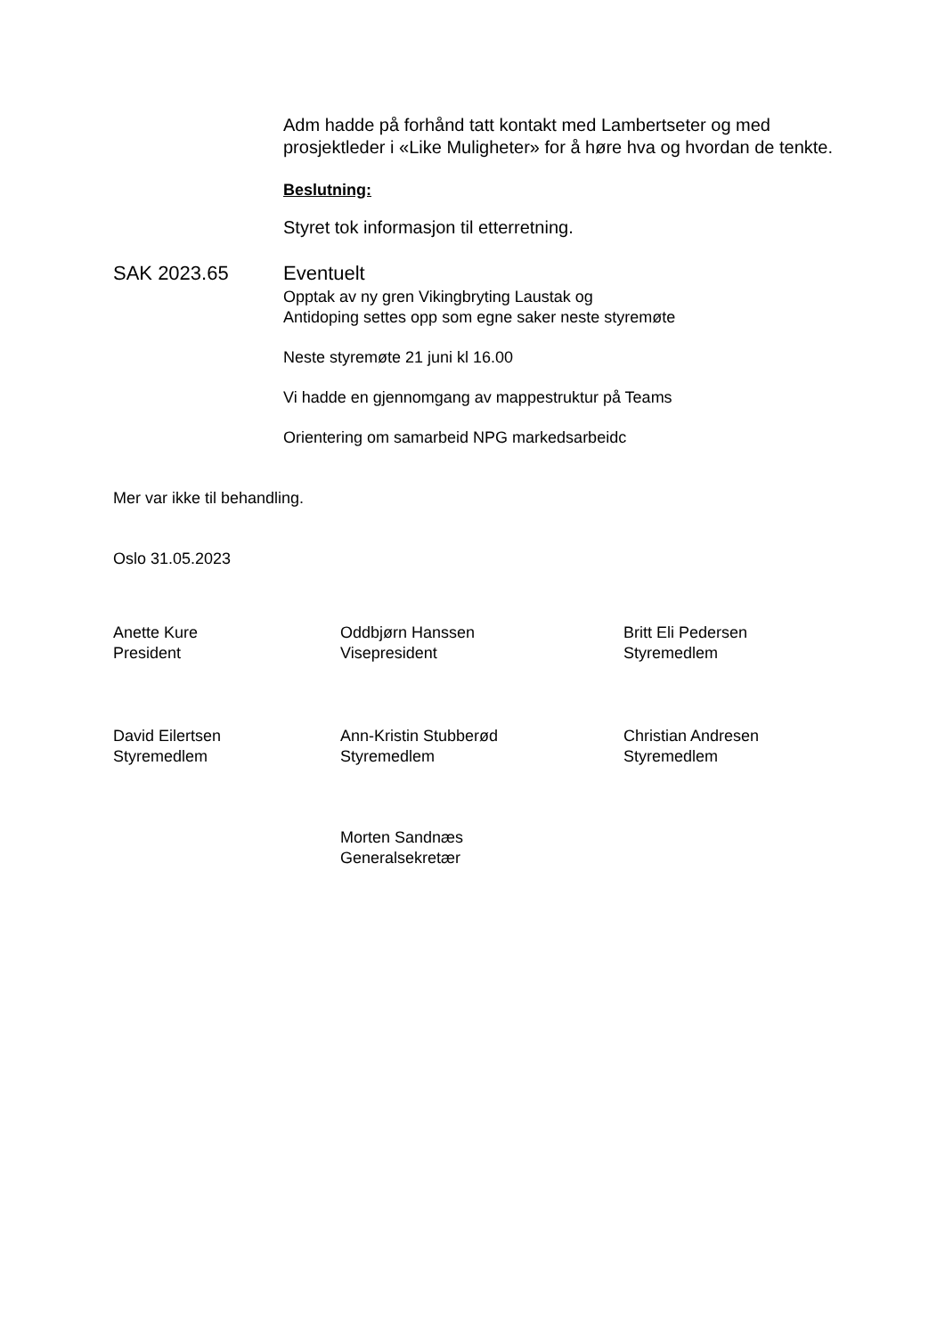Adm hadde på forhånd tatt kontakt med Lambertseter og med prosjektleder i «Like Muligheter» for å høre hva og hvordan de tenkte.
Beslutning:
Styret tok informasjon til etterretning.
SAK 2023.65 Eventuelt
Opptak av ny gren Vikingbryting Laustak og
Antidoping settes opp som egne saker neste styremøte
Neste styremøte 21 juni kl 16.00
Vi hadde en gjennomgang av mappestruktur på Teams
Orientering om samarbeid NPG markedsarbeidc
Mer var ikke til behandling.
Oslo 31.05.2023
Anette Kure
President
Oddbjørn Hanssen
Visepresident
Britt Eli Pedersen
Styremedlem
David Eilertsen
Styremedlem
Ann-Kristin Stubberød
Styremedlem
Christian Andresen
Styremedlem
Morten Sandnæs
Generalsekretær